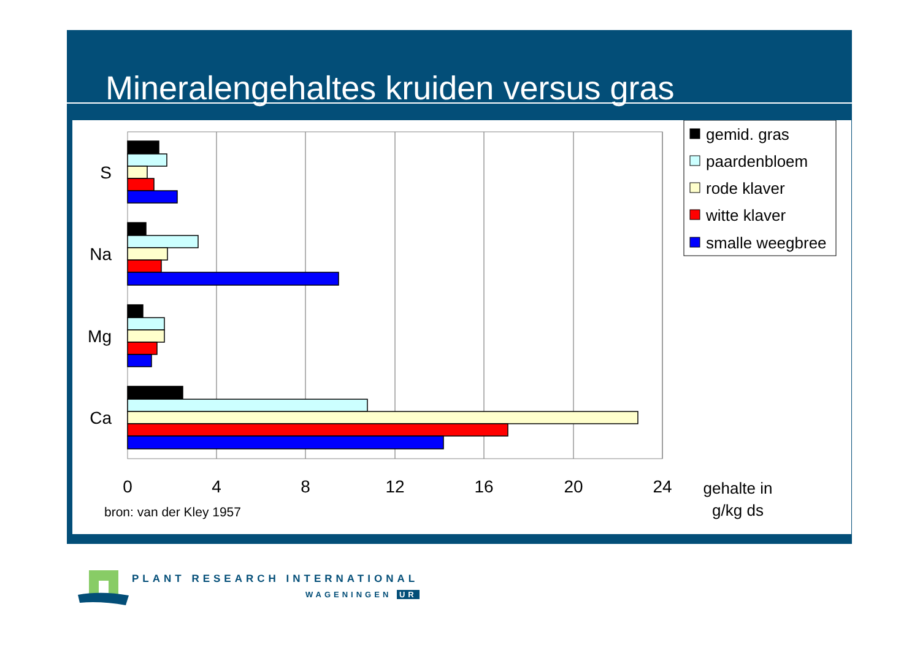Mineralengehaltes kruiden versus gras
S
Na
Mg
Ca
0
4
8
12
16
20
24
gehalte in
g/kg ds
bron: van der Kley 1957
gemid. gras
paardenbloem
rode klaver
witte klaver
smalle weegbree
PLANT RESEARCH INTERNATIONAL
WAGENINGEN UR